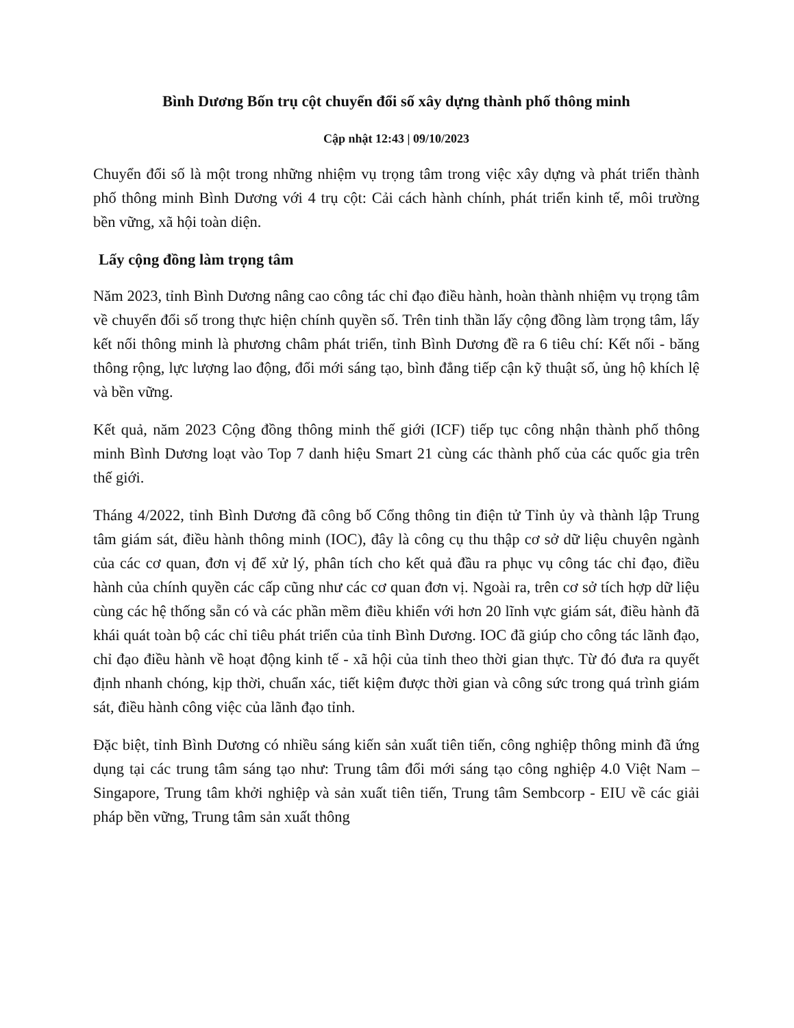Bình Dương Bốn trụ cột chuyển đổi số xây dựng thành phố thông minh
Cập nhật 12:43 | 09/10/2023
Chuyển đổi số là một trong những nhiệm vụ trọng tâm trong việc xây dựng và phát triển thành phố thông minh Bình Dương với 4 trụ cột: Cải cách hành chính, phát triển kinh tế, môi trường bền vững, xã hội toàn diện.
Lấy cộng đồng làm trọng tâm
Năm 2023, tỉnh Bình Dương nâng cao công tác chỉ đạo điều hành, hoàn thành nhiệm vụ trọng tâm về chuyển đổi số trong thực hiện chính quyền số. Trên tinh thần lấy cộng đồng làm trọng tâm, lấy kết nối thông minh là phương châm phát triển, tỉnh Bình Dương đề ra 6 tiêu chí: Kết nối - băng thông rộng, lực lượng lao động, đổi mới sáng tạo, bình đẳng tiếp cận kỹ thuật số, ủng hộ khích lệ và bền vững.
Kết quả, năm 2023 Cộng đồng thông minh thế giới (ICF) tiếp tục công nhận thành phố thông minh Bình Dương loạt vào Top 7 danh hiệu Smart 21 cùng các thành phố của các quốc gia trên thế giới.
Tháng 4/2022, tỉnh Bình Dương đã công bố Cổng thông tin điện tử Tỉnh ủy và thành lập Trung tâm giám sát, điều hành thông minh (IOC), đây là công cụ thu thập cơ sở dữ liệu chuyên ngành của các cơ quan, đơn vị để xử lý, phân tích cho kết quả đầu ra phục vụ công tác chỉ đạo, điều hành của chính quyền các cấp cũng như các cơ quan đơn vị. Ngoài ra, trên cơ sở tích hợp dữ liệu cùng các hệ thống sẵn có và các phần mềm điều khiển với hơn 20 lĩnh vực giám sát, điều hành đã khái quát toàn bộ các chỉ tiêu phát triển của tỉnh Bình Dương. IOC đã giúp cho công tác lãnh đạo, chỉ đạo điều hành về hoạt động kinh tế - xã hội của tỉnh theo thời gian thực. Từ đó đưa ra quyết định nhanh chóng, kịp thời, chuẩn xác, tiết kiệm được thời gian và công sức trong quá trình giám sát, điều hành công việc của lãnh đạo tỉnh.
Đặc biệt, tỉnh Bình Dương có nhiều sáng kiến sản xuất tiên tiến, công nghiệp thông minh đã ứng dụng tại các trung tâm sáng tạo như: Trung tâm đổi mới sáng tạo công nghiệp 4.0 Việt Nam – Singapore, Trung tâm khởi nghiệp và sản xuất tiên tiến, Trung tâm Sembcorp - EIU về các giải pháp bền vững, Trung tâm sản xuất thông